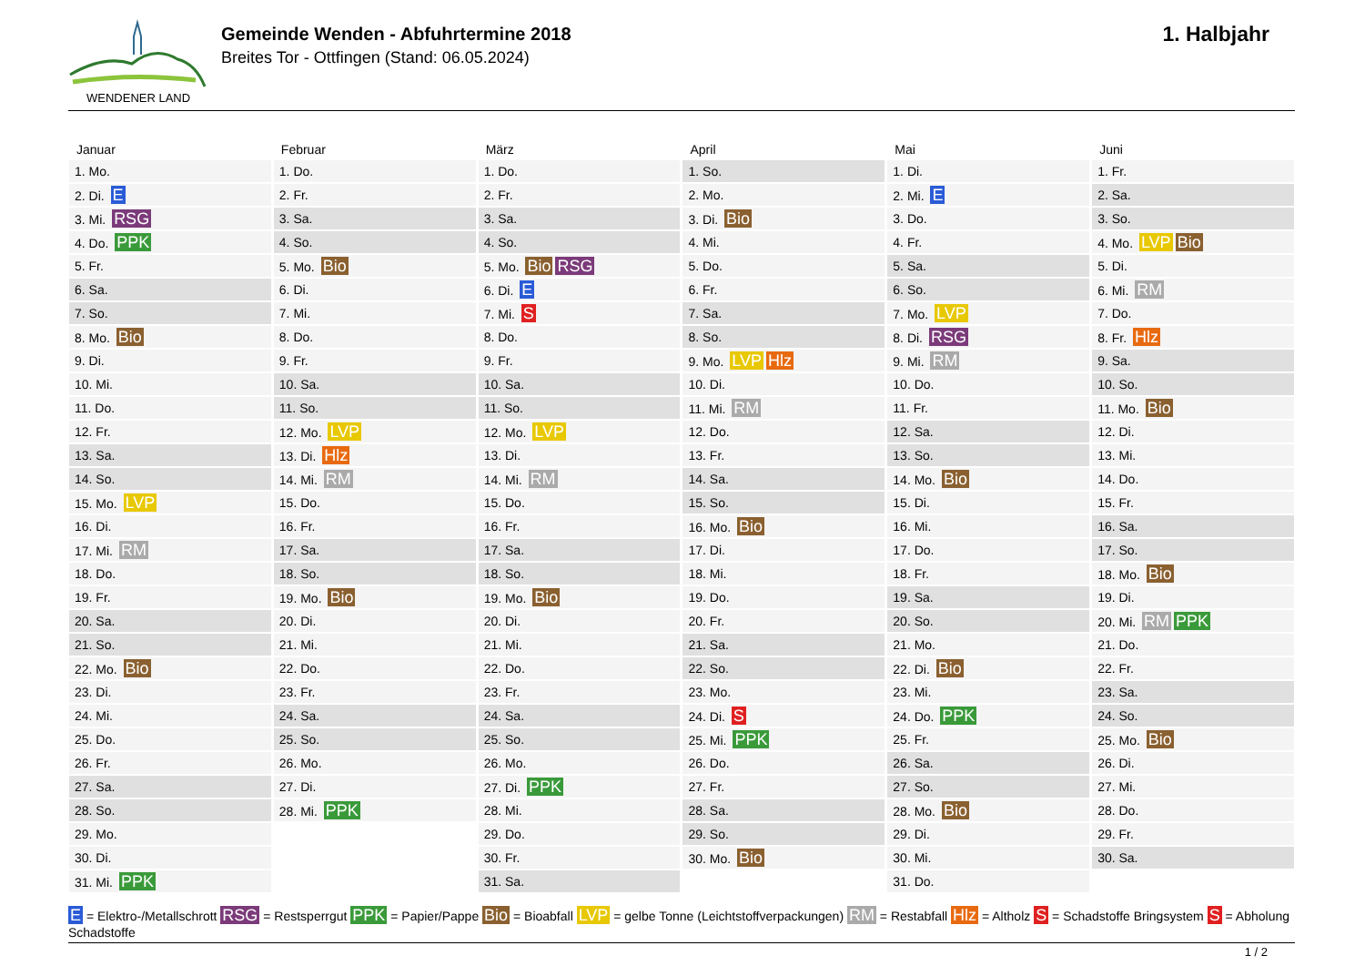WENDENER LAND
Gemeinde Wenden - Abfuhrtermine 2018
Breites Tor - Ottfingen (Stand: 06.05.2024)
1. Halbjahr
| Januar | Februar | März | April | Mai | Juni |
| --- | --- | --- | --- | --- | --- |
| 1. Mo. | 1. Do. | 1. Do. | 1. So. | 1. Di. | 1. Fr. |
| 2. Di. E | 2. Fr. | 2. Fr. | 2. Mo. | 2. Mi. E | 2. Sa. |
| 3. Mi. RSG | 3. Sa. | 3. Sa. | 3. Di. Bio | 3. Do. | 3. So. |
| 4. Do. PPK | 4. So. | 4. So. | 4. Mi. | 4. Fr. | 4. Mo. LVP Bio |
| 5. Fr. | 5. Mo. Bio | 5. Mo. Bio RSG | 5. Do. | 5. Sa. | 5. Di. |
| 6. Sa. | 6. Di. | 6. Di. E | 6. Fr. | 6. So. | 6. Mi. RM |
| 7. So. | 7. Mi. | 7. Mi. S | 7. Sa. | 7. Mo. LVP | 7. Do. |
| 8. Mo. Bio | 8. Do. | 8. Do. | 8. So. | 8. Di. RSG | 8. Fr. Hlz |
| 9. Di. | 9. Fr. | 9. Fr. | 9. Mo. LVP Hlz | 9. Mi. RM | 9. Sa. |
| 10. Mi. | 10. Sa. | 10. Sa. | 10. Di. | 10. Do. | 10. So. |
| 11. Do. | 11. So. | 11. So. | 11. Mi. RM | 11. Fr. | 11. Mo. Bio |
| 12. Fr. | 12. Mo. LVP | 12. Mo. LVP | 12. Do. | 12. Sa. | 12. Di. |
| 13. Sa. | 13. Di. Hlz | 13. Di. | 13. Fr. | 13. So. | 13. Mi. |
| 14. So. | 14. Mi. RM | 14. Mi. RM | 14. Sa. | 14. Mo. Bio | 14. Do. |
| 15. Mo. LVP | 15. Do. | 15. Do. | 15. So. | 15. Di. | 15. Fr. |
| 16. Di. | 16. Fr. | 16. Fr. | 16. Mo. Bio | 16. Mi. | 16. Sa. |
| 17. Mi. RM | 17. Sa. | 17. Sa. | 17. Di. | 17. Do. | 17. So. |
| 18. Do. | 18. So. | 18. So. | 18. Mi. | 18. Fr. | 18. Mo. Bio |
| 19. Fr. | 19. Mo. Bio | 19. Mo. Bio | 19. Do. | 19. Sa. | 19. Di. |
| 20. Sa. | 20. Di. | 20. Di. | 20. Fr. | 20. So. | 20. Mi. RM PPK |
| 21. So. | 21. Mi. | 21. Mi. | 21. Sa. | 21. Mo. | 21. Do. |
| 22. Mo. Bio | 22. Do. | 22. Do. | 22. So. | 22. Di. Bio | 22. Fr. |
| 23. Di. | 23. Fr. | 23. Fr. | 23. Mo. | 23. Mi. | 23. Sa. |
| 24. Mi. | 24. Sa. | 24. Sa. | 24. Di. S | 24. Do. PPK | 24. So. |
| 25. Do. | 25. So. | 25. So. | 25. Mi. PPK | 25. Fr. | 25. Mo. Bio |
| 26. Fr. | 26. Mo. | 26. Mo. | 26. Do. | 26. Sa. | 26. Di. |
| 27. Sa. | 27. Di. | 27. Di. PPK | 27. Fr. | 27. So. | 27. Mi. |
| 28. So. | 28. Mi. PPK | 28. Mi. | 28. Sa. | 28. Mo. Bio | 28. Do. |
| 29. Mo. | | 29. Do. | 29. So. | 29. Di. | 29. Fr. |
| 30. Di. | | 30. Fr. | 30. Mo. Bio | 30. Mi. | 30. Sa. |
| 31. Mi. PPK | | 31. Sa. | | 31. Do. | |
E = Elektro-/Metallschrott RSG = Restsperrgut PPK = Papier/Pappe Bio = Bioabfall LVP = gelbe Tonne (Leichtstoffverpackungen) RM = Restabfall Hlz = Altholz S = Schadstoffe Bringsystem S = Abholung Schadstoffe
1 / 2